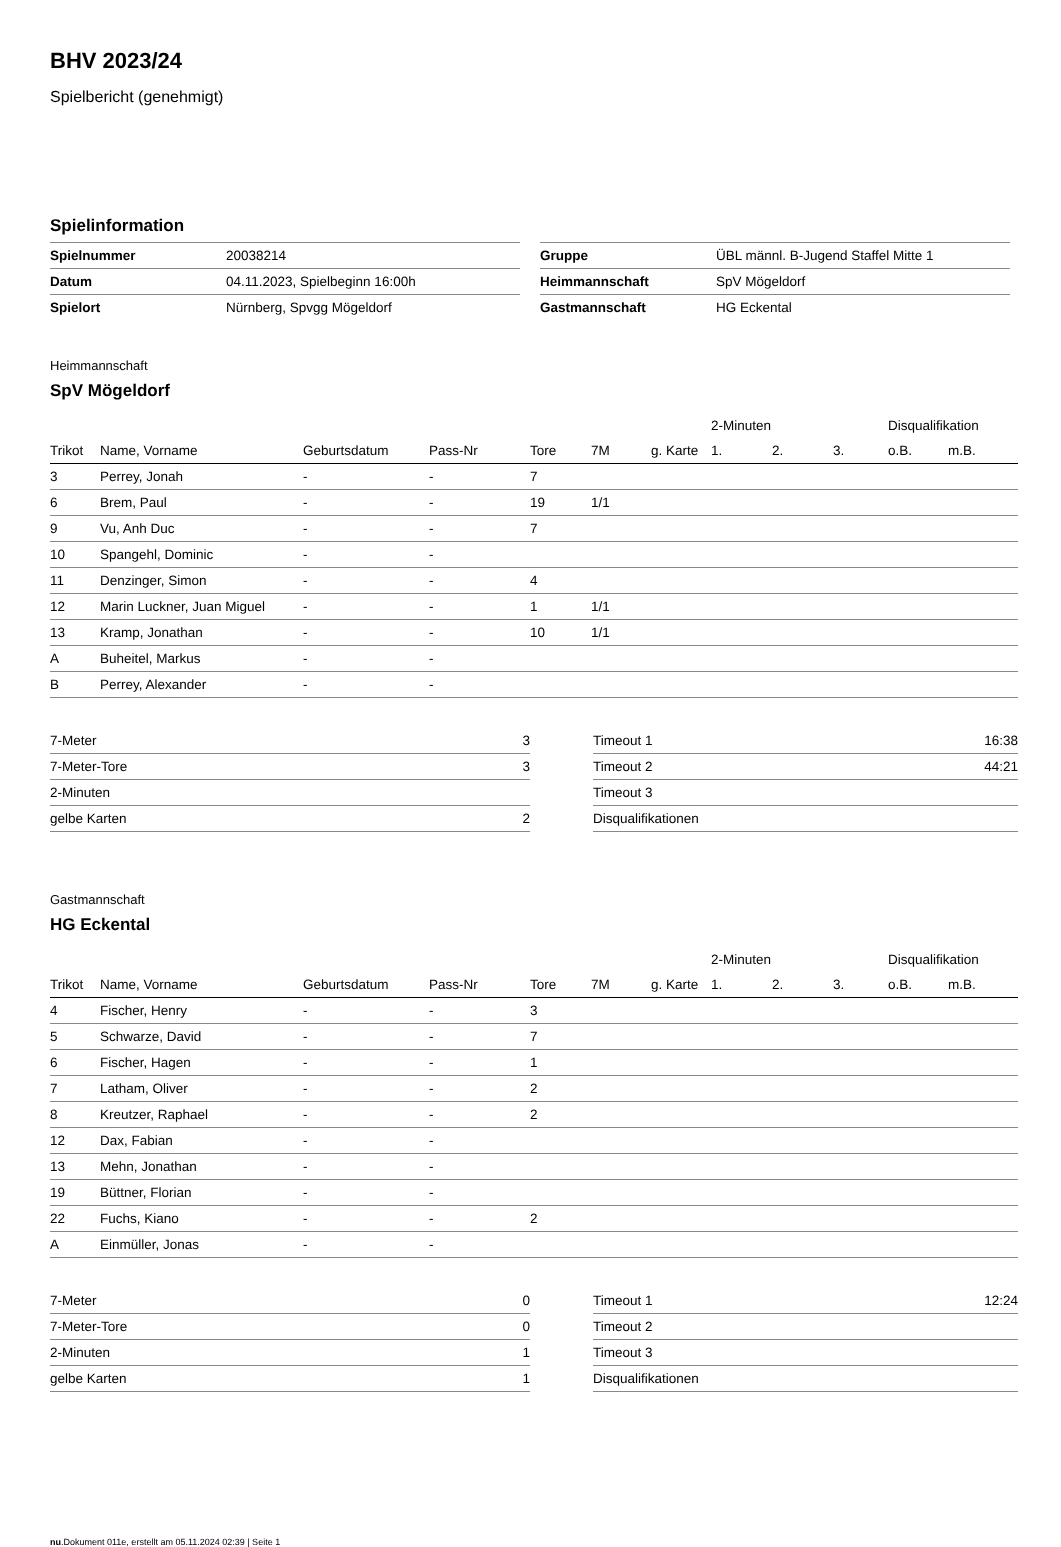BHV 2023/24
Spielbericht (genehmigt)
Spielinformation
| Spielnummer | 20038214 |
| Datum | 04.11.2023, Spielbeginn 16:00h |
| Spielort | Nürnberg, Spvgg Mögeldorf |
| Gruppe | ÜBL männl. B-Jugend Staffel Mitte 1 |
| Heimmannschaft | SpV Mögeldorf |
| Gastmannschaft | HG Eckental |
Heimmannschaft
SpV Mögeldorf
| | | | | | | | 2-Minuten | | | Disqualifikation | |
| --- | --- | --- | --- | --- | --- | --- | --- | --- | --- | --- | --- |
| Trikot | Name, Vorname | Geburtsdatum | Pass-Nr | Tore | 7M | g. Karte | 1. | 2. | 3. | o.B. | m.B. |
| 3 | Perrey, Jonah | - | - | 7 | | | | | | | |
| 6 | Brem, Paul | - | - | 19 | 1/1 | | | | | | |
| 9 | Vu, Anh Duc | - | - | 7 | | | | | | | |
| 10 | Spangehl, Dominic | - | - | | | | | | | | |
| 11 | Denzinger, Simon | - | - | 4 | | | | | | | |
| 12 | Marin Luckner, Juan Miguel | - | - | 1 | 1/1 | | | | | | |
| 13 | Kramp, Jonathan | - | - | 10 | 1/1 | | | | | | |
| A | Buheitel, Markus | - | - | | | | | | | | |
| B | Perrey, Alexander | - | - | | | | | | | | |
| 7-Meter | 3 |
| 7-Meter-Tore | 3 |
| 2-Minuten | |
| gelbe Karten | 2 |
| Timeout 1 | 16:38 |
| Timeout 2 | 44:21 |
| Timeout 3 | |
| Disqualifikationen | |
Gastmannschaft
HG Eckental
| | | | | | | | 2-Minuten | | | Disqualifikation | |
| --- | --- | --- | --- | --- | --- | --- | --- | --- | --- | --- | --- |
| Trikot | Name, Vorname | Geburtsdatum | Pass-Nr | Tore | 7M | g. Karte | 1. | 2. | 3. | o.B. | m.B. |
| 4 | Fischer, Henry | - | - | 3 | | | | | | | |
| 5 | Schwarze, David | - | - | 7 | | | | | | | |
| 6 | Fischer, Hagen | - | - | 1 | | | | | | | |
| 7 | Latham, Oliver | - | - | 2 | | | | | | | |
| 8 | Kreutzer, Raphael | - | - | 2 | | | | | | | |
| 12 | Dax, Fabian | - | - | | | | | | | | |
| 13 | Mehn, Jonathan | - | - | | | | | | | | |
| 19 | Büttner, Florian | - | - | | | | | | | | |
| 22 | Fuchs, Kiano | - | - | 2 | | | | | | | |
| A | Einmüller, Jonas | - | - | | | | | | | | |
| 7-Meter | 0 |
| 7-Meter-Tore | 0 |
| 2-Minuten | 1 |
| gelbe Karten | 1 |
| Timeout 1 | 12:24 |
| Timeout 2 | |
| Timeout 3 | |
| Disqualifikationen | |
nu.Dokument 011e, erstellt am 05.11.2024 02:39 | Seite 1